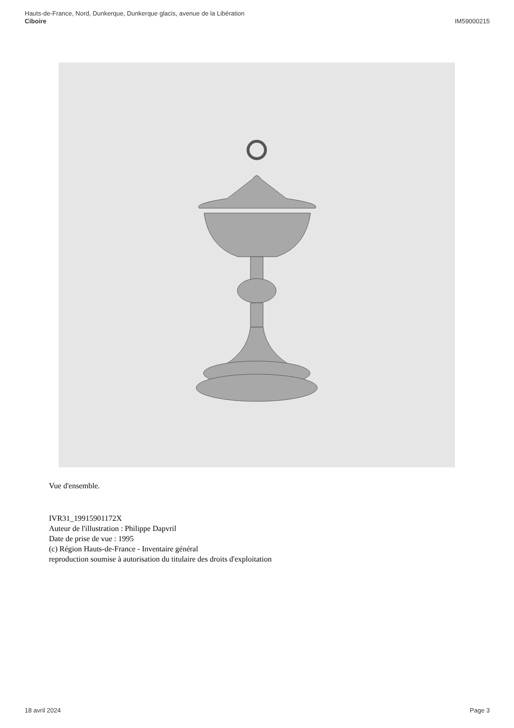Hauts-de-France, Nord, Dunkerque, Dunkerque glacis, avenue de la Libération
Ciboire
IM59000215
Vue d'ensemble.
IVR31_19915901172X
Auteur de l'illustration : Philippe Dapvril
Date de prise de vue : 1995
(c) Région Hauts-de-France - Inventaire général
reproduction soumise à autorisation du titulaire des droits d'exploitation
18 avril 2024 Page 3